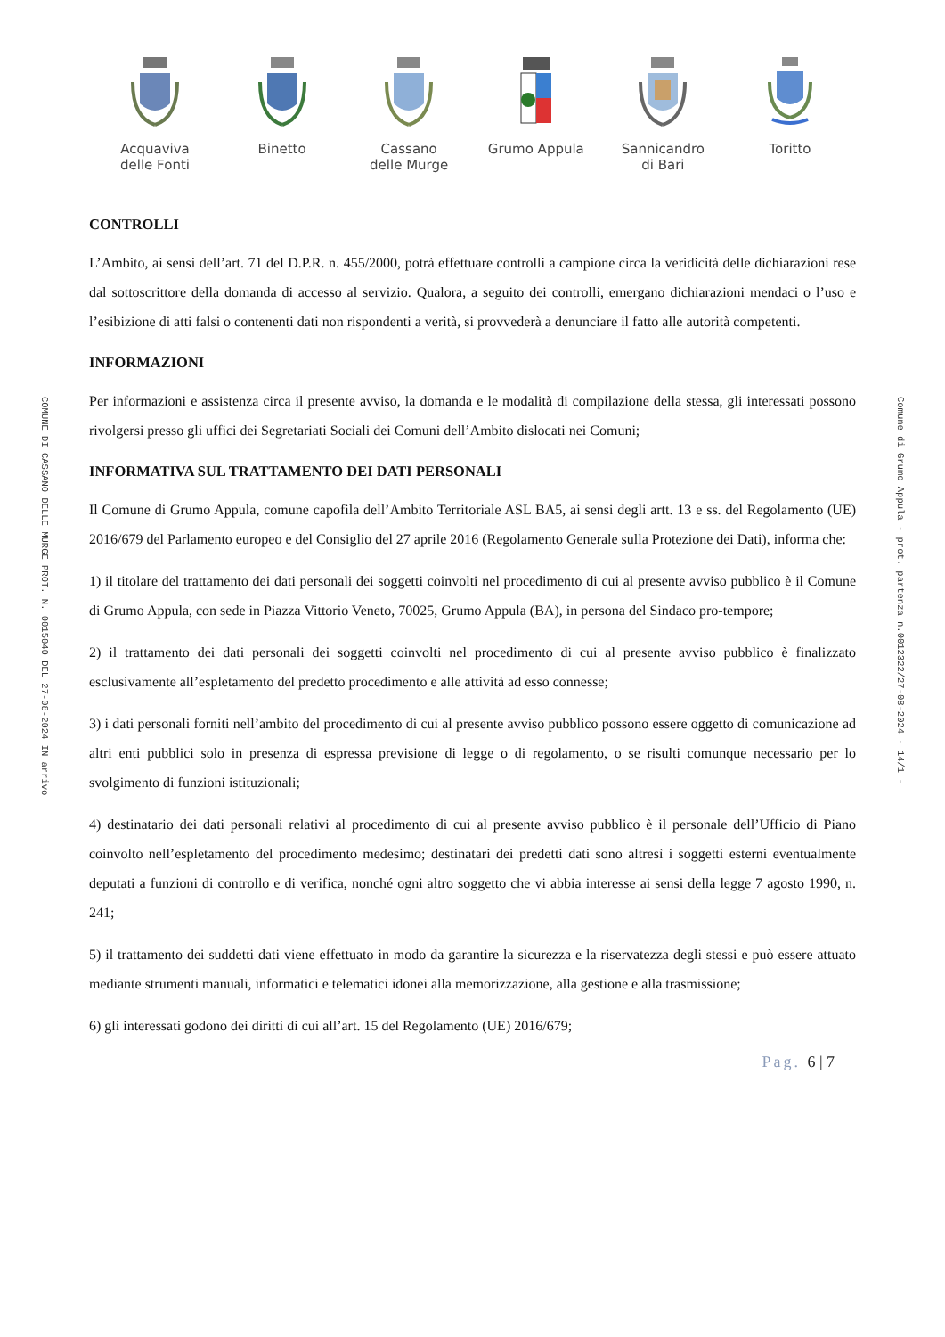COMUNE DI CASSANO DELLE MURGE PROT. N. 0015040 DEL 27-08-2024 IN arrivo
Acquaviva
delle Fonti
Binetto Cassano
delle Murge
Grumo Appula Sannicandro
di Bari
Toritto
CONTROLLI
L’Ambito, ai sensi dell’art. 71 del D.P.R. n. 455/2000, potrà effettuare controlli a campione circa la veridicità delle dichiarazioni rese dal sottoscrittore della domanda di accesso al servizio. Qualora, a seguito dei controlli, emergano dichiarazioni mendaci o l’uso e l’esibizione di atti falsi o contenenti dati non rispondenti a verità, si provvederà a denunciare il fatto alle autorità competenti.
INFORMAZIONI
Per informazioni e assistenza circa il presente avviso, la domanda e le modalità di compilazione della stessa, gli interessati possono rivolgersi presso gli uffici dei Segretariati Sociali dei Comuni dell’Ambito dislocati nei Comuni;
INFORMATIVA SUL TRATTAMENTO DEI DATI PERSONALI
Il Comune di Grumo Appula, comune capofila dell’Ambito Territoriale ASL BA5, ai sensi degli artt. 13 e ss. del Regolamento (UE) 2016/679 del Parlamento europeo e del Consiglio del 27 aprile 2016 (Regolamento Generale sulla Protezione dei Dati), informa che:
1) il titolare del trattamento dei dati personali dei soggetti coinvolti nel procedimento di cui al presente avviso pubblico è il Comune di Grumo Appula, con sede in Piazza Vittorio Veneto, 70025, Grumo Appula (BA), in persona del Sindaco pro-tempore;
2) il trattamento dei dati personali dei soggetti coinvolti nel procedimento di cui al presente avviso pubblico è finalizzato esclusivamente all’espletamento del predetto procedimento e alle attività ad esso connesse;
3) i dati personali forniti nell’ambito del procedimento di cui al presente avviso pubblico possono essere oggetto di comunicazione ad altri enti pubblici solo in presenza di espressa previsione di legge o di regolamento, o se risulti comunque necessario per lo svolgimento di funzioni istituzionali;
4) destinatario dei dati personali relativi al procedimento di cui al presente avviso pubblico è il personale dell’Ufficio di Piano coinvolto nell’espletamento del procedimento medesimo; destinatari dei predetti dati sono altresì i soggetti esterni eventualmente deputati a funzioni di controllo e di verifica, nonché ogni altro soggetto che vi abbia interesse ai sensi della legge 7 agosto 1990, n. 241;
5) il trattamento dei suddetti dati viene effettuato in modo da garantire la sicurezza e la riservatezza degli stessi e può essere attuato mediante strumenti manuali, informatici e telematici idonei alla memorizzazione, alla gestione e alla trasmissione;
6) gli interessati godono dei diritti di cui all’art. 15 del Regolamento (UE) 2016/679;
Pag. 6 | 7
Comune di Grumo Appula - prot. partenza n.0012322/27-08-2024 - 14/1 -